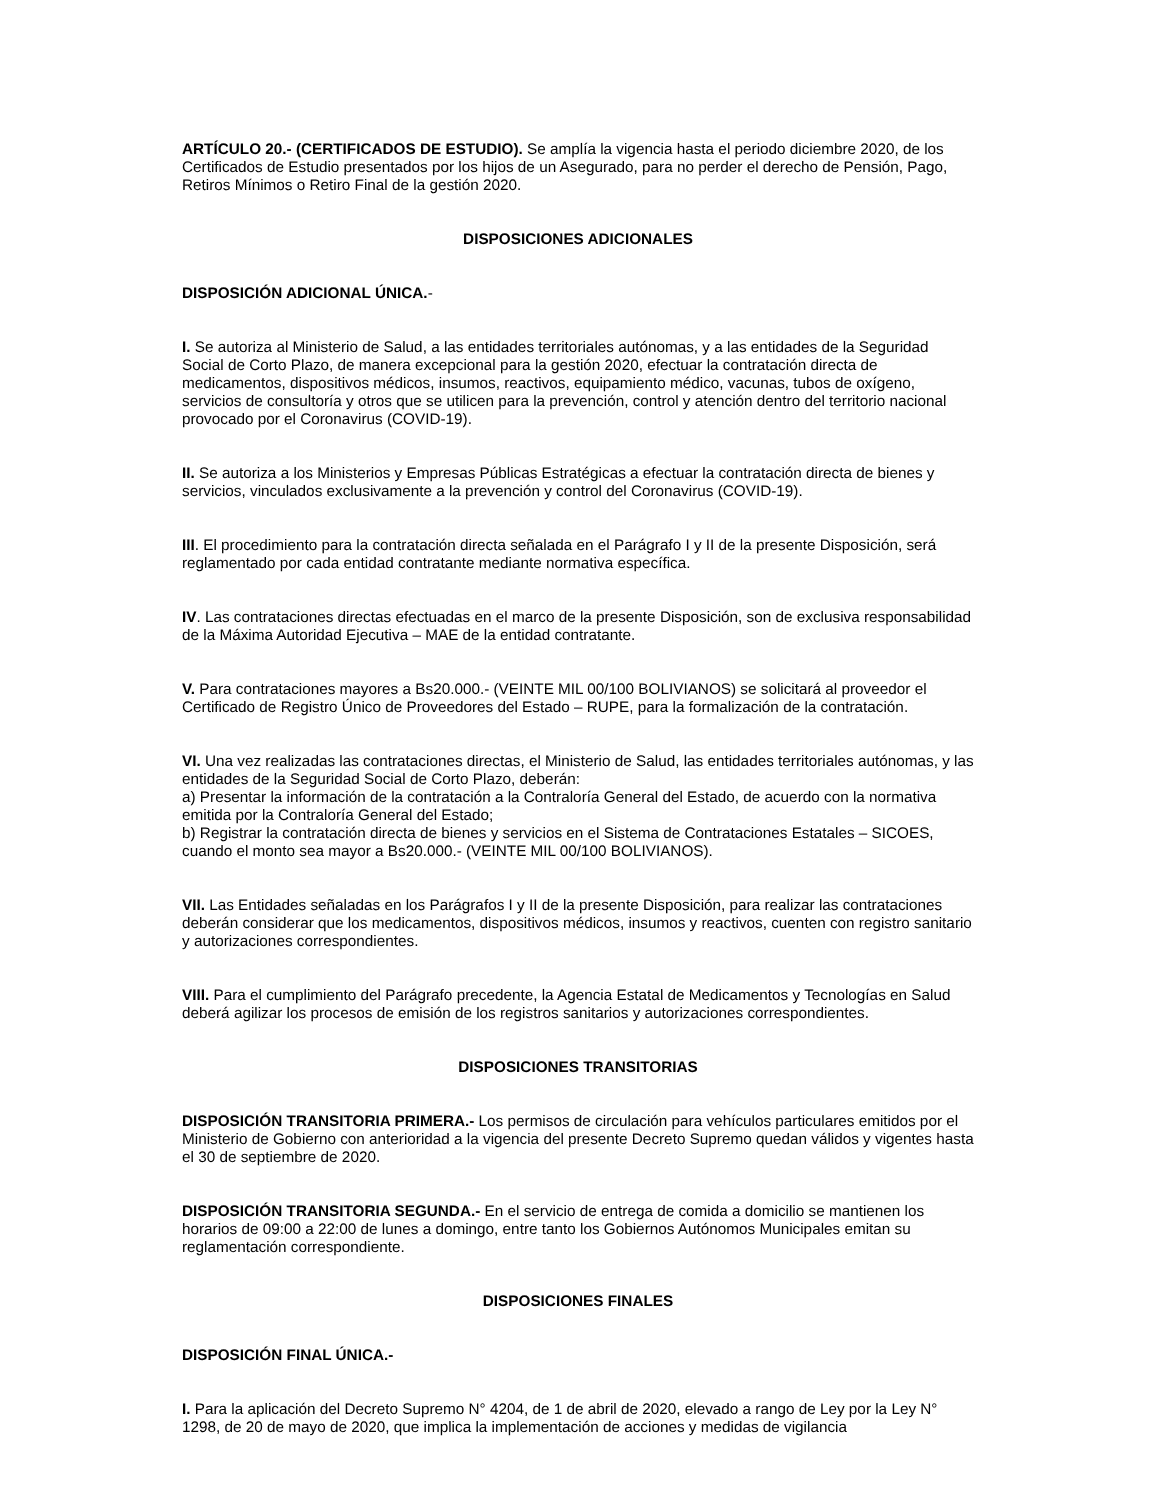ARTÍCULO 20.- (CERTIFICADOS DE ESTUDIO). Se amplía la vigencia hasta el periodo diciembre 2020, de los Certificados de Estudio presentados por los hijos de un Asegurado, para no perder el derecho de Pensión, Pago, Retiros Mínimos o Retiro Final de la gestión 2020.
DISPOSICIONES ADICIONALES
DISPOSICIÓN ADICIONAL ÚNICA.-
I. Se autoriza al Ministerio de Salud, a las entidades territoriales autónomas, y a las entidades de la Seguridad Social de Corto Plazo, de manera excepcional para la gestión 2020, efectuar la contratación directa de medicamentos, dispositivos médicos, insumos, reactivos, equipamiento médico, vacunas, tubos de oxígeno, servicios de consultoría y otros que se utilicen para la prevención, control y atención dentro del territorio nacional provocado por el Coronavirus (COVID-19).
II. Se autoriza a los Ministerios y Empresas Públicas Estratégicas a efectuar la contratación directa de bienes y servicios, vinculados exclusivamente a la prevención y control del Coronavirus (COVID-19).
III. El procedimiento para la contratación directa señalada en el Parágrafo I y II de la presente Disposición, será reglamentado por cada entidad contratante mediante normativa específica.
IV. Las contrataciones directas efectuadas en el marco de la presente Disposición, son de exclusiva responsabilidad de la Máxima Autoridad Ejecutiva – MAE de la entidad contratante.
V. Para contrataciones mayores a Bs20.000.- (VEINTE MIL 00/100 BOLIVIANOS) se solicitará al proveedor el Certificado de Registro Único de Proveedores del Estado – RUPE, para la formalización de la contratación.
VI. Una vez realizadas las contrataciones directas, el Ministerio de Salud, las entidades territoriales autónomas, y las entidades de la Seguridad Social de Corto Plazo, deberán:
a) Presentar la información de la contratación a la Contraloría General del Estado, de acuerdo con la normativa emitida por la Contraloría General del Estado;
b) Registrar la contratación directa de bienes y servicios en el Sistema de Contrataciones Estatales – SICOES, cuando el monto sea mayor a Bs20.000.- (VEINTE MIL 00/100 BOLIVIANOS).
VII. Las Entidades señaladas en los Parágrafos I y II de la presente Disposición, para realizar las contrataciones deberán considerar que los medicamentos, dispositivos médicos, insumos y reactivos, cuenten con registro sanitario y autorizaciones correspondientes.
VIII. Para el cumplimiento del Parágrafo precedente, la Agencia Estatal de Medicamentos y Tecnologías en Salud deberá agilizar los procesos de emisión de los registros sanitarios y autorizaciones correspondientes.
DISPOSICIONES TRANSITORIAS
DISPOSICIÓN TRANSITORIA PRIMERA.- Los permisos de circulación para vehículos particulares emitidos por el Ministerio de Gobierno con anterioridad a la vigencia del presente Decreto Supremo quedan válidos y vigentes hasta el 30 de septiembre de 2020.
DISPOSICIÓN TRANSITORIA SEGUNDA.- En el servicio de entrega de comida a domicilio se mantienen los horarios de 09:00 a 22:00 de lunes a domingo, entre tanto los Gobiernos Autónomos Municipales emitan su reglamentación correspondiente.
DISPOSICIONES FINALES
DISPOSICIÓN FINAL ÚNICA.-
I. Para la aplicación del Decreto Supremo N° 4204, de 1 de abril de 2020, elevado a rango de Ley por la Ley N° 1298, de 20 de mayo de 2020, que implica la implementación de acciones y medidas de vigilancia